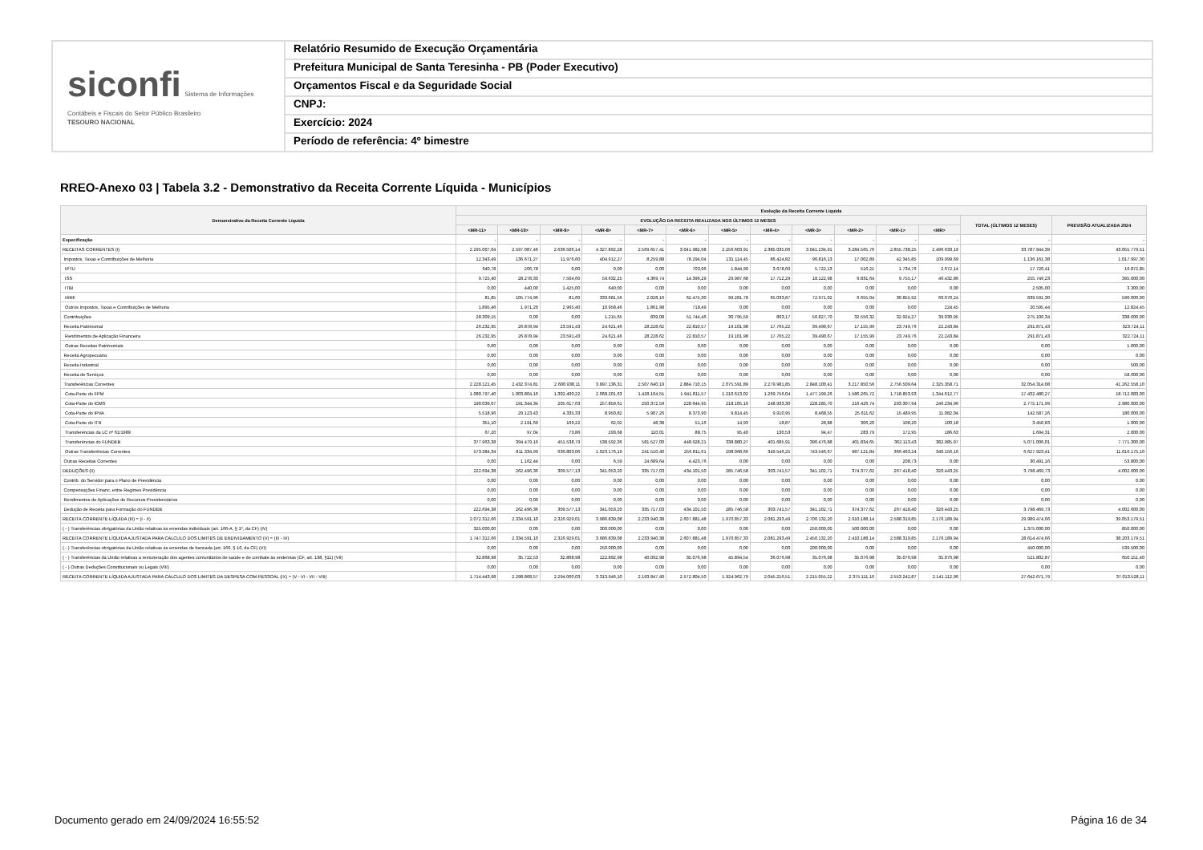siconfi Sistema de Informações Contábeis e Fiscais do Setor Público Brasileiro
TESOURO NACIONAL
Relatório Resumido de Execução Orçamentária
Prefeitura Municipal de Santa Teresinha - PB (Poder Executivo)
Orçamentos Fiscal e da Seguridade Social
CNPJ:
Exercício: 2024
Período de referência: 4º bimestre
RREO-Anexo 03 | Tabela 3.2 - Demonstrativo da Receita Corrente Líquida - Municípios
| Demonstrativo da Receita Corrente Líquida | Evolução da Receita Corrente Líquida | | | | | | | | | | | | | |
| --- | --- | --- | --- | --- | --- | --- | --- | --- | --- | --- | --- | --- | --- | --- |
| | EVOLUÇÃO DA RECEITA REALIZADA NOS ÚLTIMOS 12 MESES | | | | | | | | | | | | TOTAL (ÚLTIMOS 12 MESES) | PREVISÃO ATUALIZADA 2024 |
| | <MR-11> | <MR-10> | <MR-9> | <MR-8> | <MR-7> | <MR-6> | <MR-5> | <MR-4> | <MR-3> | <MR-2> | <MR-1> | <MR> | | |
| Especificação | - | - | - | - | - | - | - | - | - | - | - | - | - | - |
| RECEITAS CORRENTES (I) | 2.295.007,04 | 2.597.087,46 | 2.636.506,14 | 4.327.892,28 | 2.569.657,41 | 3.041.982,98 | 2.256.603,91 | 2.385.035,06 | 3.041.234,91 | 3.284.565,76 | 2.855.738,25 | 2.496.633,19 | 33.787.944,39 | 43.055.779,51 |
| Impostos, Taxas e Contribuições de Melhoria | 12.343,49 | 136.671,27 | 11.976,60 | 404.912,27 | 8.259,88 | 78.294,04 | 131.114,45 | 86.424,82 | 96.816,13 | 17.002,89 | 42.345,85 | 109.999,69 | 1.136.161,38 | 1.017.997,30 |
| IPTU | 640,78 | 206,78 | 0,00 | 0,00 | 0,00 | 703,96 | 1.844,99 | 3.678,66 | 5.722,13 | 516,21 | 1.734,76 | 2.672,14 | 17.720,41 | 16.872,85 |
| ISS | 9.725,40 | 28.278,33 | 7.504,60 | 59.632,25 | 4.369,74 | 14.396,29 | 29.987,68 | 17.712,29 | 18.122,98 | 9.831,64 | 9.755,17 | 46.432,86 | 255.749,23 | 395.000,00 |
| ITBI | 0,00 | 440,00 | 1.425,00 | 640,00 | 0,00 | 0,00 | 0,00 | 0,00 | 0,00 | 0,00 | 0,00 | 0,00 | 2.505,00 | 3.300,00 |
| IRRF | 81,85 | 105.774,96 | 81,60 | 333.681,56 | 2.028,16 | 62.475,30 | 99.281,78 | 65.033,87 | 72.971,02 | 6.655,04 | 30.855,92 | 60.670,24 | 839.591,30 | 590.000,00 |
| Outros Impostos, Taxas e Contribuições de Melhoria | 1.895,46 | 1.971,20 | 2.965,40 | 10.958,46 | 1.861,98 | 718,49 | 0,00 | 0,00 | 0,00 | 0,00 | 0,00 | 224,45 | 20.595,44 | 12.824,45 |
| Contribuições | 28.309,15 | 0,00 | 0,00 | 1.215,65 | 839,08 | 51.744,46 | 30.795,59 | 863,17 | 56.827,70 | 32.556,32 | 32.924,27 | 39.030,95 | 275.106,34 | 338.600,00 |
| Receita Patrimonial | 26.232,95 | 26.878,94 | 23.591,43 | 24.621,46 | 28.228,62 | 22.810,57 | 19.101,98 | 17.765,22 | 39.490,67 | 17.155,99 | 23.749,76 | 22.243,84 | 291.871,43 | 323.724,11 |
| Rendimentos de Aplicação Financeira | 26.232,95 | 26.878,94 | 23.591,43 | 24.621,46 | 28.228,62 | 22.810,57 | 19.101,98 | 17.765,22 | 39.490,67 | 17.155,99 | 23.749,76 | 22.243,84 | 291.871,43 | 322.724,11 |
| Outras Receitas Patrimoniais | 0,00 | 0,00 | 0,00 | 0,00 | 0,00 | 0,00 | 0,00 | 0,00 | 0,00 | 0,00 | 0,00 | 0,00 | 0,00 | 1.000,00 |
| Receita Agropecuária | 0,00 | 0,00 | 0,00 | 0,00 | 0,00 | 0,00 | 0,00 | 0,00 | 0,00 | 0,00 | 0,00 | 0,00 | 0,00 | 0,00 |
| Receita Industrial | 0,00 | 0,00 | 0,00 | 0,00 | 0,00 | 0,00 | 0,00 | 0,00 | 0,00 | 0,00 | 0,00 | 0,00 | 0,00 | 500,00 |
| Receita de Serviços | 0,00 | 0,00 | 0,00 | 0,00 | 0,00 | 0,00 | 0,00 | 0,00 | 0,00 | 0,00 | 0,00 | 0,00 | 0,00 | 58.600,00 |
| Transferências Correntes | 2.228.121,45 | 2.432.374,81 | 2.600.938,11 | 3.897.136,31 | 2.507.640,19 | 2.884.710,15 | 2.075.591,89 | 2.279.981,85 | 2.848.100,41 | 3.217.850,56 | 2.756.509,64 | 2.325.358,71 | 32.054.314,08 | 41.262.558,10 |
| Cota-Parte do FPM | 1.080.797,40 | 1.003.804,16 | 1.302.400,22 | 2.068.201,63 | 1.428.164,55 | 1.941.811,57 | 1.210.613,02 | 1.269.756,04 | 1.477.199,26 | 1.586.265,72 | 1.718.853,93 | 1.344.612,77 | 17.432.480,27 | 18.712.083,00 |
| Cota-Parte do ICMS | 190.039,07 | 191.344,34 | 205.617,63 | 257.859,61 | 250.372,59 | 228.644,95 | 218.105,16 | 248.933,30 | 228.285,70 | 216.426,74 | 293.307,94 | 246.234,96 | 2.775.171,99 | 2.980.000,00 |
| Cota-Parte do IPVA | 5.518,96 | 29.123,43 | 4.335,33 | 8.950,82 | 5.907,26 | 8.373,90 | 9.814,45 | 9.910,95 | 8.468,55 | 25.611,62 | 15.489,95 | 11.082,04 | 142.587,26 | 180.000,00 |
| Cota-Parte do ITR | 351,10 | 2.191,69 | 169,22 | 62,02 | 48,38 | 51,16 | 14,93 | 18,87 | 28,88 | 306,20 | 108,20 | 100,18 | 3.450,83 | 1.000,00 |
| Transferências da LC nº 61/1989 | 67,20 | 97,04 | 73,86 | 293,68 | 110,01 | 88,75 | 95,40 | 130,53 | 94,47 | 283,79 | 172,95 | 186,63 | 1.694,31 | 2.000,00 |
| Transferências do FUNDEB | 377.963,38 | 394.479,16 | 451.538,79 | 538.592,36 | 581.527,00 | 448.928,21 | 338.880,27 | 401.685,91 | 390.476,88 | 401.834,65 | 362.113,43 | 382.985,97 | 5.071.006,01 | 7.771.300,00 |
| Outras Transferências Correntes | 573.384,34 | 811.334,99 | 636.803,06 | 1.023.176,19 | 241.510,40 | 256.811,61 | 298.068,66 | 349.546,25 | 743.546,67 | 987.121,84 | 366.463,24 | 340.156,16 | 6.627.923,41 | 11.616.175,10 |
| Outras Receitas Correntes | 0,00 | 1.162,44 | 0,00 | 6,59 | 24.689,64 | 4.423,76 | 0,00 | 0,00 | 0,00 | 0,00 | 208,73 | 0,00 | 30.491,16 | 53.800,00 |
| DEDUÇÕES (II) | 222.694,38 | 262.496,36 | 309.577,13 | 341.053,20 | 335.717,03 | 434.101,50 | 285.746,58 | 303.741,57 | 341.102,71 | 374.377,62 | 267.418,40 | 320.443,25 | 3.798.469,73 | 4.002.600,00 |
| Contrib. do Servidor para o Plano de Previdência | 0,00 | 0,00 | 0,00 | 0,00 | 0,00 | 0,00 | 0,00 | 0,00 | 0,00 | 0,00 | 0,00 | 0,00 | 0,00 | 0,00 |
| Compensações Financ. entre Regimes Previdência | 0,00 | 0,00 | 0,00 | 0,00 | 0,00 | 0,00 | 0,00 | 0,00 | 0,00 | 0,00 | 0,00 | 0,00 | 0,00 | 0,00 |
| Rendimentos de Aplicações de Recursos Previdenciários | 0,00 | 0,00 | 0,00 | 0,00 | 0,00 | 0,00 | 0,00 | 0,00 | 0,00 | 0,00 | 0,00 | 0,00 | 0,00 | 0,00 |
| Dedução de Receita para Formação do FUNDEB | 222.694,38 | 262.496,36 | 309.577,13 | 341.053,20 | 335.717,03 | 434.101,50 | 285.746,58 | 303.741,57 | 341.102,71 | 374.377,62 | 267.418,40 | 320.443,25 | 3.798.469,73 | 4.002.600,00 |
| RECEITA CORRENTE LÍQUIDA (III) = (I - II) | 2.072.312,66 | 2.334.591,10 | 2.326.929,01 | 3.986.839,08 | 2.233.940,38 | 2.607.881,48 | 1.970.857,33 | 2.081.293,49 | 2.700.132,20 | 2.910.188,14 | 2.588.319,85 | 2.176.189,94 | 29.989.474,66 | 39.053.179,51 |
| ( - ) Transferências obrigatórias da União relativas às emendas individuais (art. 166-A, § 1º, da CF) (IV) | 325.000,00 | 0,00 | 0,00 | 300.000,00 | 0,00 | 0,00 | 0,00 | 0,00 | 250.000,00 | 500.000,00 | 0,00 | 0,00 | 1.375.000,00 | 850.000,00 |
| RECEITA CORRENTE LÍQUIDA AJUSTADA PARA CÁLCULO DOS LIMITES DE ENDIVIDAMENTO (V) = (III - IV) | 1.747.312,66 | 2.334.591,10 | 2.326.929,01 | 3.686.839,08 | 2.233.940,38 | 2.607.881,48 | 1.970.857,33 | 2.081.293,49 | 2.450.132,20 | 2.410.188,14 | 2.588.319,85 | 2.176.189,94 | 28.614.474,66 | 38.203.179,51 |
| ( - ) Transferências obrigatórias da União relativas às emendas de bancada (art. 166, § 16, da CF) (VI) | 0,00 | 0,00 | 0,00 | 250.000,00 | 0,00 | 0,00 | 0,00 | 0,00 | 200.000,00 | 0,00 | 0,00 | 0,00 | 450.000,00 | 539.500,00 |
| ( - ) Transferências da União relativas a remuneração dos agentes comunitários de saúde e de combate às endemias (CF, art. 198, §11) (VII) | 32.868,98 | 35.722,53 | 32.868,98 | 122.892,98 | 40.092,98 | 35.076,98 | 45.894,54 | 36.076,98 | 35.076,98 | 35.076,98 | 35.076,98 | 35.076,98 | 521.802,87 | 650.151,40 |
| ( - ) Outras Deduções Constitucionais ou Legais (VIII) | 0,00 | 0,00 | 0,00 | 0,00 | 0,00 | 0,00 | 0,00 | 0,00 | 0,00 | 0,00 | 0,00 | 0,00 | 0,00 | 0,00 |
| RECEITA CORRENTE LÍQUIDA AJUSTADA PARA CÁLCULO DOS LIMITES DA DESPESA COM PESSOAL (IX) = (V - VI - VII - VIII) | 1.714.443,68 | 2.298.868,57 | 2.294.060,03 | 3.313.946,10 | 2.193.847,40 | 2.572.804,50 | 1.924.962,79 | 2.045.216,51 | 2.215.055,22 | 2.375.111,16 | 2.553.242,87 | 2.141.112,96 | 27.642.671,79 | 37.013.528,11 |
Documento gerado em 24/09/2024 16:55:52
Página 16 de 34